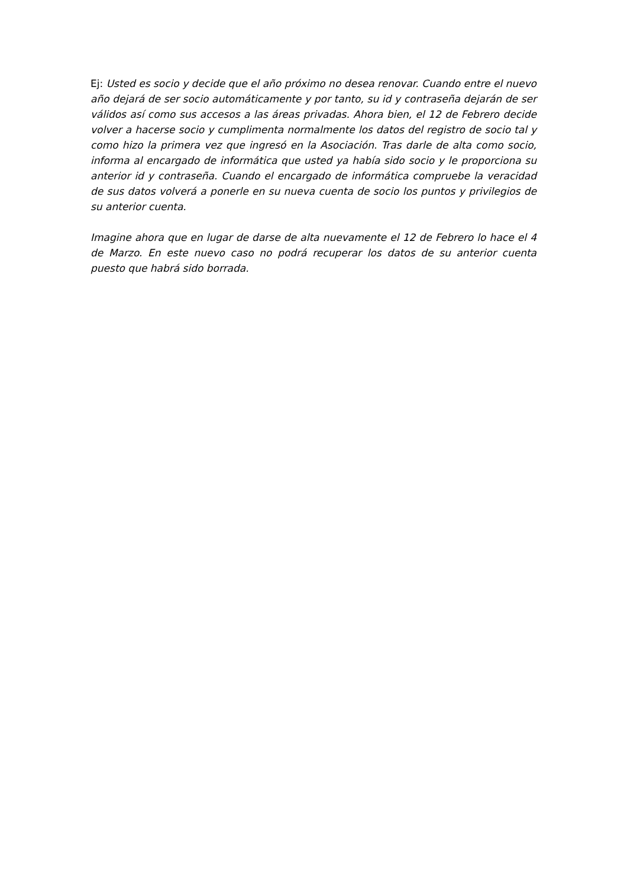Ej: Usted es socio y decide que el año próximo no desea renovar. Cuando entre el nuevo año dejará de ser socio automáticamente y por tanto, su id y contraseña dejarán de ser válidos así como sus accesos a las áreas privadas. Ahora bien, el 12 de Febrero decide volver a hacerse socio y cumplimenta normalmente los datos del registro de socio tal y como hizo la primera vez que ingresó en la Asociación. Tras darle de alta como socio, informa al encargado de informática que usted ya había sido socio y le proporciona su anterior id y contraseña. Cuando el encargado de informática compruebe la veracidad de sus datos volverá a ponerle en su nueva cuenta de socio los puntos y privilegios de su anterior cuenta.
Imagine ahora que en lugar de darse de alta nuevamente el 12 de Febrero lo hace el 4 de Marzo. En este nuevo caso no podrá recuperar los datos de su anterior cuenta puesto que habrá sido borrada.